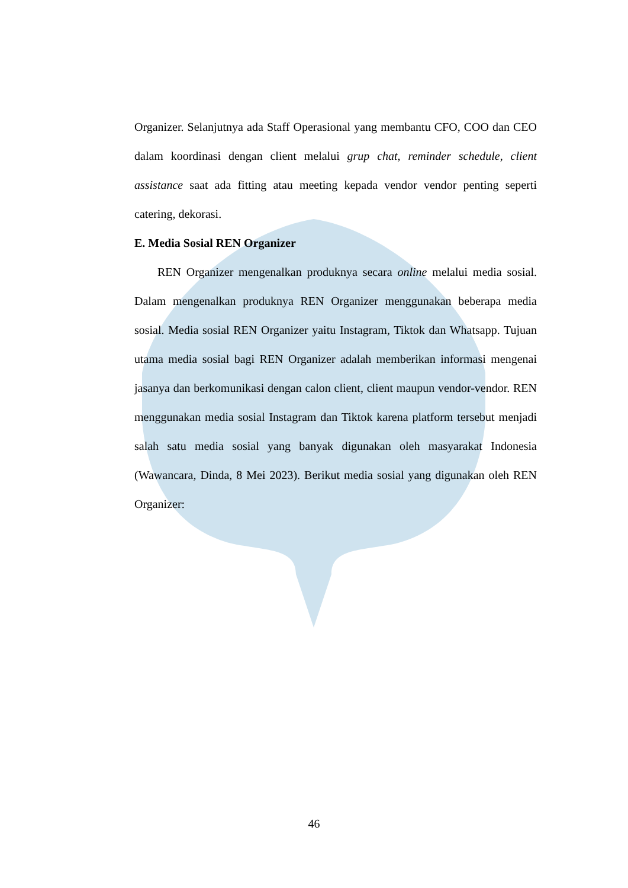Organizer. Selanjutnya ada Staff Operasional yang membantu CFO, COO dan CEO dalam koordinasi dengan client melalui grup chat, reminder schedule, client assistance saat ada fitting atau meeting kepada vendor vendor penting seperti catering, dekorasi.
E. Media Sosial REN Organizer
REN Organizer mengenalkan produknya secara online melalui media sosial. Dalam mengenalkan produknya REN Organizer menggunakan beberapa media sosial. Media sosial REN Organizer yaitu Instagram, Tiktok dan Whatsapp. Tujuan utama media sosial bagi REN Organizer adalah memberikan informasi mengenai jasanya dan berkomunikasi dengan calon client, client maupun vendor-vendor. REN menggunakan media sosial Instagram dan Tiktok karena platform tersebut menjadi salah satu media sosial yang banyak digunakan oleh masyarakat Indonesia (Wawancara, Dinda, 8 Mei 2023). Berikut media sosial yang digunakan oleh REN Organizer:
46